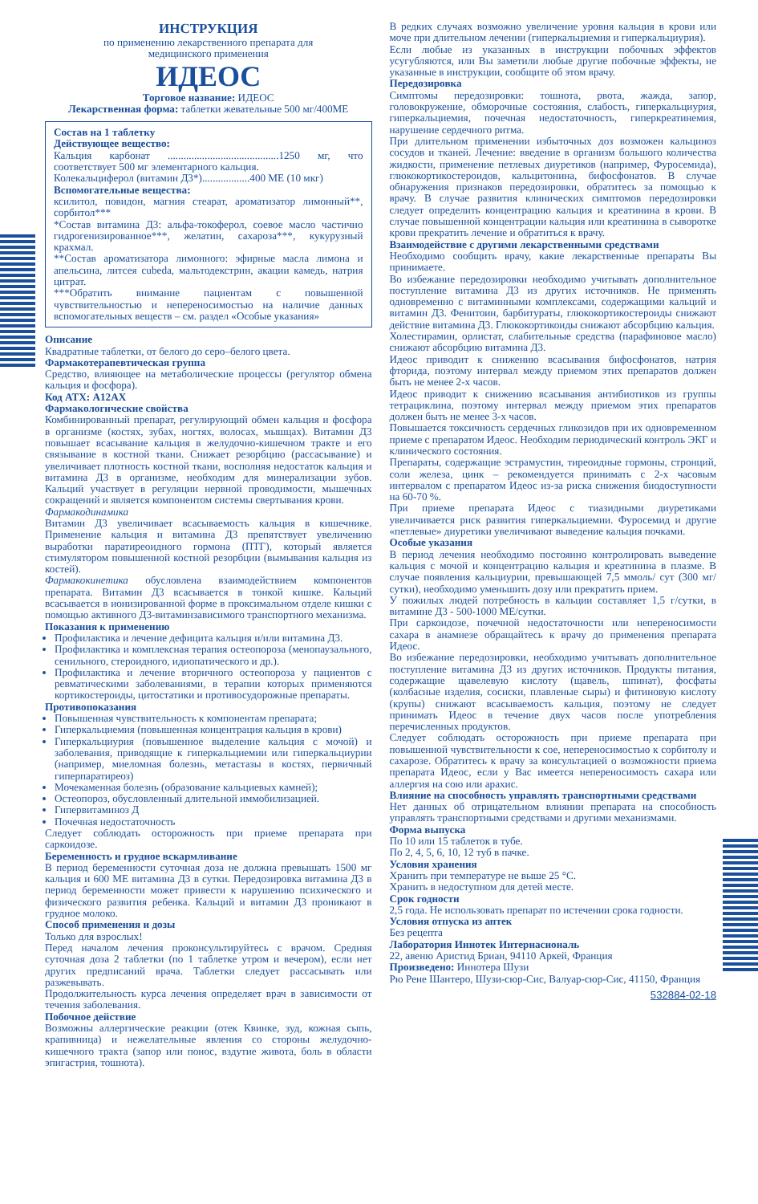ИНСТРУКЦИЯ
по применению лекарственного препарата для
медицинского применения
ИДЕОС
Торговое название: ИДЕОС
Лекарственная форма: таблетки жевательные 500 мг/400МЕ
Состав на 1 таблетку
Действующее вещество:
Кальция карбонат ..........................................1250 мг, что соответствует 500 мг элементарного кальция.
Колекальциферол (витамин Д3*)..................400 МЕ (10 мкг)
Вспомогательные вещества:
ксилитол, повидон, магния стеарат, ароматизатор лимонный**, сорбитол***
*Состав витамина Д3: альфа-токоферол, соевое масло частично гидрогенизированное***, желатин, сахароза***, кукурузный крахмал.
**Состав ароматизатора лимонного: эфирные масла лимона и апельсина, литсея cubeda, мальтодекстрин, акации камедь, натрия цитрат.
***Обратить внимание пациентам с повышенной чувствительностью и непереносимостью на наличие данных вспомогательных веществ – см. раздел «Особые указания»
Описание
Квадратные таблетки, от белого до серо–белого цвета.
Фармакотерапевтическая группа
Средство, влияющее на метаболические процессы (регулятор обмена кальция и фосфора).
Код АТХ: A12AX
Фармакологические свойства
Комбинированный препарат, регулирующий обмен кальция и фосфора в организме (костях, зубах, ногтях, волосах, мышцах). Витамин Д3 повышает всасывание кальция в желудочно-кишечном тракте и его связывание в костной ткани. Снижает резорбцию (рассасывание) и увеличивает плотность костной ткани, восполняя недостаток кальция и витамина Д3 в организме, необходим для минерализации зубов. Кальций участвует в регуляции нервной проводимости, мышечных сокращений и является компонентом системы свертывания крови.
Фармакодинамика
Витамин Д3 увеличивает всасываемость кальция в кишечнике. Применение кальция и витамина Д3 препятствует увеличению выработки паратиреоидного гормона (ПТГ), который является стимулятором повышенной костной резорбции (вымывания кальция из костей).
Фармакокинетика обусловлена взаимодействием компонентов препарата. Витамин Д3 всасывается в тонкой кишке. Кальций всасывается в ионизированной форме в проксимальном отделе кишки с помощью активного Д3-витаминзависимого транспортного механизма.
Показания к применению
Профилактика и лечение дефицита кальция и/или витамина Д3.
Профилактика и комплексная терапия остеопороза (менопаузального, сенильного, стероидного, идиопатического и др.).
Профилактика и лечение вторичного остеопороза у пациентов с ревматическими заболеваниями, в терапии которых применяются кортикостероиды, цитостатики и противосудорожные препараты.
Противопоказания
Повышенная чувствительность к компонентам препарата;
Гиперкальциемия (повышенная концентрация кальция в крови)
Гиперкальциурия (повышенное выделение кальция с мочой) и заболевания, приводящие к гиперкальциемии или гиперкальциурии (например, миеломная болезнь, метастазы в костях, первичный гиперпаратиреоз)
Мочекаменная болезнь (образование кальциевых камней);
Остеопороз, обусловленный длительной иммобилизацией.
Гипервитаминоз Д
Почечная недостаточность
Следует соблюдать осторожность при приеме препарата при саркоидозе.
Беременность и грудное вскармливание
В период беременности суточная доза не должна превышать 1500 мг кальция и 600 МЕ витамина Д3 в сутки. Передозировка витамина Д3 в период беременности может привести к нарушению психического и физического развития ребенка. Кальций и витамин Д3 проникают в грудное молоко.
Способ применения и дозы
Только для взрослых!
Перед началом лечения проконсультируйтесь с врачом. Средняя суточная доза 2 таблетки (по 1 таблетке утром и вечером), если нет других предписаний врача. Таблетки следует рассасывать или разжевывать.
Продолжительность курса лечения определяет врач в зависимости от течения заболевания.
Побочное действие
Возможны аллергические реакции (отек Квинке, зуд, кожная сыпь, крапивница) и нежелательные явления со стороны желудочно-кишечного тракта (запор или понос, вздутие живота, боль в области эпигастрия, тошнота).
В редких случаях возможно увеличение уровня кальция в крови или моче при длительном лечении (гиперкальциемия и гиперкальциурия).
Если любые из указанных в инструкции побочных эффектов усугубляются, или Вы заметили любые другие побочные эффекты, не указанные в инструкции, сообщите об этом врачу.
Передозировка
Симптомы передозировки: тошнота, рвота, жажда, запор, головокружение, обморочные состояния, слабость, гиперкальциурия, гиперкальциемия, почечная недостаточность, гиперкреатинемия, нарушение сердечного ритма.
При длительном применении избыточных доз возможен кальциноз сосудов и тканей. Лечение: введение в организм большого количества жидкости, применение петлевых диуретиков (например, Фуросемида), глюкокортикостероидов, кальцитонина, бифосфонатов. В случае обнаружения признаков передозировки, обратитесь за помощью к врачу. В случае развития клинических симптомов передозировки следует определить концентрацию кальция и креатинина в крови. В случае повышенной концентрации кальция или креатинина в сыворотке крови прекратить лечение и обратиться к врачу.
Взаимодействие с другими лекарственными средствами
Необходимо сообщить врачу, какие лекарственные препараты Вы принимаете.
Во избежание передозировки необходимо учитывать дополнительное поступление витамина Д3 из других источников. Не применять одновременно с витаминными комплексами, содержащими кальций и витамин Д3. Фенитоин, барбитураты, глюкокортикостероиды снижают действие витамина Д3. Глюкокортикоиды снижают абсорбцию кальция.
Холестирамин, орлистат, слабительные средства (парафиновое масло) снижают абсорбцию витамина Д3.
Идеос приводит к снижению всасывания бифосфонатов, натрия фторида, поэтому интервал между приемом этих препаратов должен быть не менее 2-х часов.
Идеос приводит к снижению всасывания антибиотиков из группы тетрациклина, поэтому интервал между приемом этих препаратов должен быть не менее 3-х часов.
Повышается токсичность сердечных гликозидов при их одновременном приеме с препаратом Идеос. Необходим периодический контроль ЭКГ и клинического состояния.
Препараты, содержащие эстрамустин, тиреоидные гормоны, стронций, соли железа, цинк – рекомендуется принимать с 2-х часовым интервалом с препаратом Идеос из-за риска снижения биодоступности на 60-70 %.
При приеме препарата Идеос с тиазидными диуретиками увеличивается риск развития гиперкальциемии. Фуросемид и другие «петлевые» диуретики увеличивают выведение кальция почками.
Особые указания
В период лечения необходимо постоянно контролировать выведение кальция с мочой и концентрацию кальция и креатинина в плазме. В случае появления кальциурии, превышающей 7,5 ммоль/ сут (300 мг/ сутки), необходимо уменьшить дозу или прекратить прием.
У пожилых людей потребность в кальции составляет 1,5 г/сутки, в витамине Д3 - 500-1000 МЕ/сутки.
При саркоидозе, почечной недостаточности или непереносимости сахара в анамнезе обращайтесь к врачу до применения препарата Идеос.
Во избежание передозировки, необходимо учитывать дополнительное поступление витамина Д3 из других источников. Продукты питания, содержащие щавелевую кислоту (щавель, шпинат), фосфаты (колбасные изделия, сосиски, плавленые сыры) и фитиновую кислоту (крупы) снижают всасываемость кальция, поэтому не следует принимать Идеос в течение двух часов после употребления перечисленных продуктов.
Следует соблюдать осторожность при приеме препарата при повышенной чувствительности к сое, непереносимостью к сорбитолу и сахарозе. Обратитесь к врачу за консультацией о возможности приема препарата Идеос, если у Вас имеется непереносимость сахара или аллергия на сою или арахис.
Влияние на способность управлять транспортными средствами
Нет данных об отрицательном влиянии препарата на способность управлять транспортными средствами и другими механизмами.
Форма выпуска
По 10 или 15 таблеток в тубе.
По 2, 4, 5, 6, 10, 12 туб в пачке.
Условия хранения
Хранить при температуре не выше 25 °С.
Хранить в недоступном для детей месте.
Срок годности
2,5 года. Не использовать препарат по истечении срока годности.
Условия отпуска из аптек
Без рецепта
Лаборатория Иннотек Интернасиональ
22, авеню Аристид Бриан, 94110 Аркей, Франция
Произведено: Иннотера Шузи
Рю Рене Шантеро, Шузи-сюр-Сис, Валуар-сюр-Сис, 41150, Франция
532884-02-18